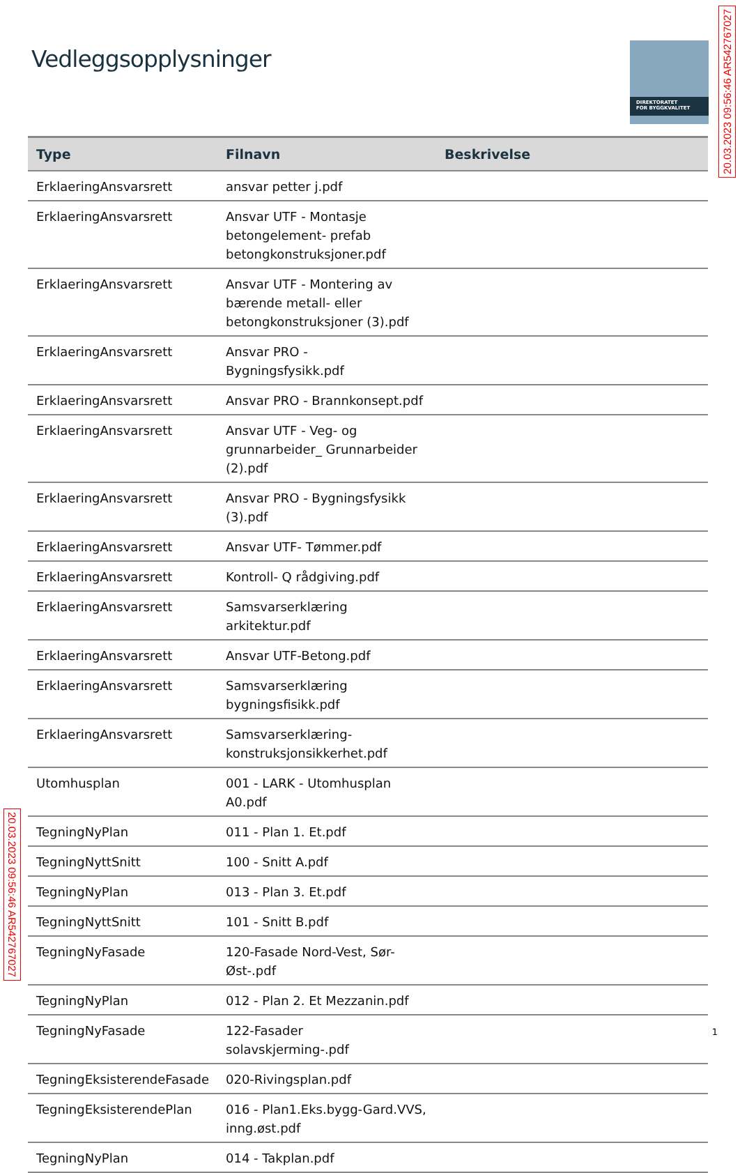Vedleggsopplysninger
DIREKTORATET
FOR BYGGKVALITET
| Type | Filnavn | Beskrivelse |
| --- | --- | --- |
| ErklaeringAnsvarsrett | ansvar petter j.pdf | |
| ErklaeringAnsvarsrett | Ansvar UTF - Montasje betongelement- prefab betongkonstruksjoner.pdf | |
| ErklaeringAnsvarsrett | Ansvar UTF - Montering av bærende metall- eller betongkonstruksjoner (3).pdf | |
| ErklaeringAnsvarsrett | Ansvar PRO - Bygningsfysikk.pdf | |
| ErklaeringAnsvarsrett | Ansvar PRO - Brannkonsept.pdf | |
| ErklaeringAnsvarsrett | Ansvar UTF - Veg- og grunnarbeider_ Grunnarbeider (2).pdf | |
| ErklaeringAnsvarsrett | Ansvar PRO - Bygningsfysikk (3).pdf | |
| ErklaeringAnsvarsrett | Ansvar UTF- Tømmer.pdf | |
| ErklaeringAnsvarsrett | Kontroll- Q rådgiving.pdf | |
| ErklaeringAnsvarsrett | Samsvarserklæring arkitektur.pdf | |
| ErklaeringAnsvarsrett | Ansvar UTF-Betong.pdf | |
| ErklaeringAnsvarsrett | Samsvarserklæring bygningsfisikk.pdf | |
| ErklaeringAnsvarsrett | Samsvarserklæring-konstruksjonsikkerhet.pdf | |
| Utomhusplan | 001 - LARK - Utomhusplan A0.pdf | |
| TegningNyPlan | 011 - Plan 1. Et.pdf | |
| TegningNyttSnitt | 100 - Snitt A.pdf | |
| TegningNyPlan | 013 - Plan 3. Et.pdf | |
| TegningNyttSnitt | 101 - Snitt B.pdf | |
| TegningNyFasade | 120-Fasade Nord-Vest, Sør-Øst-.pdf | |
| TegningNyPlan | 012 - Plan 2. Et Mezzanin.pdf | |
| TegningNyFasade | 122-Fasader solavskjerming-.pdf | |
| TegningEksisterendeFasade | 020-Rivingsplan.pdf | |
| TegningEksisterendePlan | 016 - Plan1.Eks.bygg-Gard.VVS, inng.øst.pdf | |
| TegningNyPlan | 014 - Takplan.pdf | |
20.03.2023 09:56:46 AR542767027
20.03.2023 09:56:46 AR542767027
1